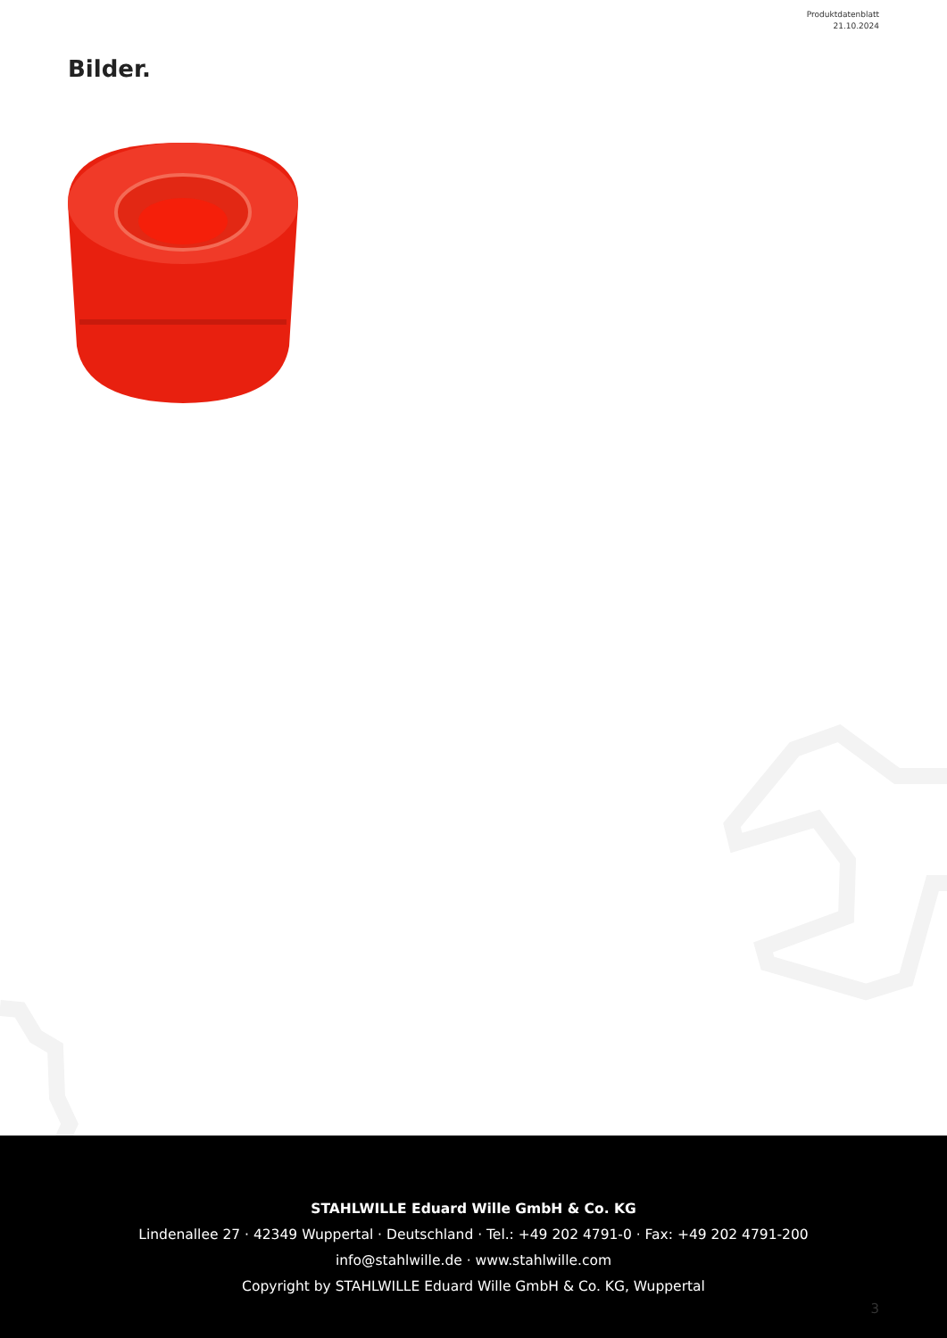Produktdatenblatt
21.10.2024
Bilder.
STAHLWILLE Eduard Wille GmbH & Co. KG
Lindenallee 27 · 42349 Wuppertal · Deutschland · Tel.: +49 202 4791-0 · Fax: +49 202 4791-200
info@stahlwille.de · www.stahlwille.com
Copyright by STAHLWILLE Eduard Wille GmbH & Co. KG, Wuppertal
3